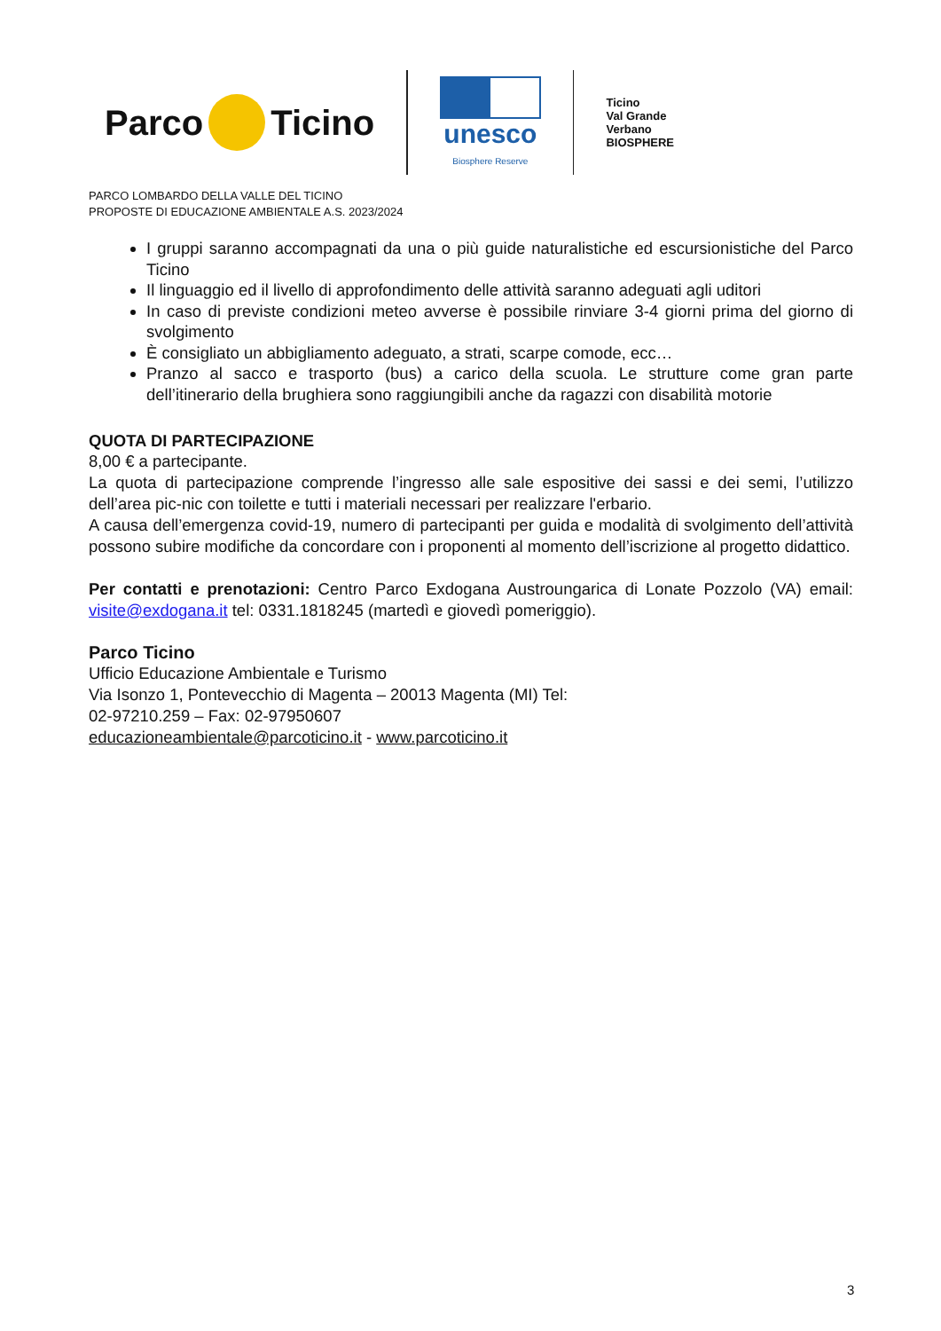Parco Ticino
unesco
Biosphere Reserve
Ticino
Val Grande
Verbano
BIOSPHERE
PARCO LOMBARDO DELLA VALLE DEL TICINO
PROPOSTE DI EDUCAZIONE AMBIENTALE A.S. 2023/2024
I gruppi saranno accompagnati da una o più guide naturalistiche ed escursionistiche del Parco Ticino
Il linguaggio ed il livello di approfondimento delle attività saranno adeguati agli uditori
In caso di previste condizioni meteo avverse è possibile rinviare 3-4 giorni prima del giorno di svolgimento
È consigliato un abbigliamento adeguato, a strati, scarpe comode, ecc…
Pranzo al sacco e trasporto (bus) a carico della scuola. Le strutture come gran parte dell’itinerario della brughiera sono raggiungibili anche da ragazzi con disabilità motorie
QUOTA DI PARTECIPAZIONE
8,00 € a partecipante.
La quota di partecipazione comprende l’ingresso alle sale espositive dei sassi e dei semi, l’utilizzo dell’area pic-nic con toilette e tutti i materiali necessari per realizzare l'erbario.
A causa dell’emergenza covid-19, numero di partecipanti per guida e modalità di svolgimento dell’attività possono subire modifiche da concordare con i proponenti al momento dell’iscrizione al progetto didattico.
Per contatti e prenotazioni: Centro Parco Exdogana Austroungarica di Lonate Pozzolo (VA) email: visite@exdogana.it tel: 0331.1818245 (martedì e giovedì pomeriggio).
Parco Ticino
Ufficio Educazione Ambientale e Turismo
Via Isonzo 1, Pontevecchio di Magenta – 20013 Magenta (MI) Tel:
02-97210.259 – Fax: 02-97950607
educazioneambientale@parcoticino.it - www.parcoticino.it
3